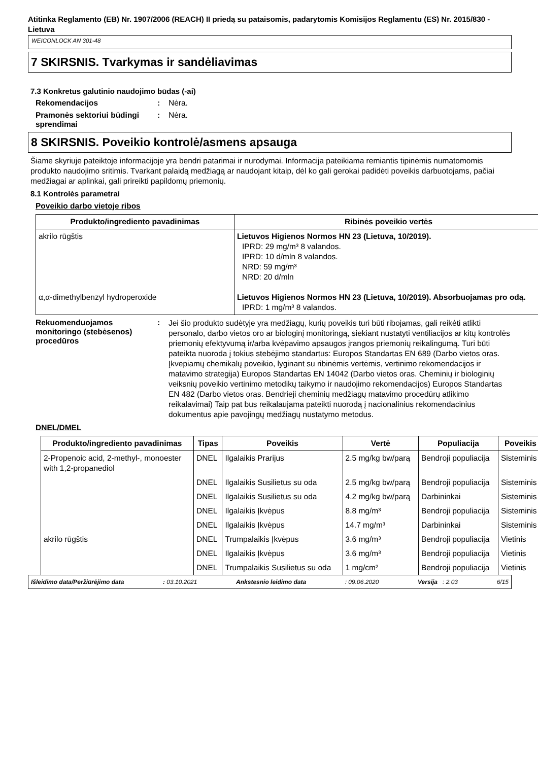Atitinka Reglamento (EB) Nr. 1907/2006 (REACH) II priedą su pataisomis, padarytomis Komisijos Reglamentu (ES) Nr. 2015/830 - Lietuva
WEICONLOCK AN 301-48
7 SKIRSNIS. Tvarkymas ir sandėliavimas
7.3 Konkretus galutinio naudojimo būdas (-ai)
Rekomendacijos : Nėra.
Pramonės sektoriui būdingi sprendimai
: Nėra.
8 SKIRSNIS. Poveikio kontrolė/asmens apsauga
Šiame skyriuje pateiktoje informacijoje yra bendri patarimai ir nurodymai. Informacija pateikiama remiantis tipinėmis numatomomis produkto naudojimo sritimis. Tvarkant palaidą medžiagą ar naudojant kitaip, dėl ko gali gerokai padidėti poveikis darbuotojams, pačiai medžiagai ar aplinkai, gali prireikti papildomų priemonių.
8.1 Kontrolės parametrai
Poveikio darbo vietoje ribos
| Produkto/ingrediento pavadinimas | Ribinės poveikio vertės |
| --- | --- |
| akrilo rūgštis α,α-dimethylbenzyl hydroperoxide | Lietuvos Higienos Normos HN 23 (Lietuva, 10/2019). IPRD: 29 mg/m³ 8 valandos. IPRD: 10 d/mln 8 valandos. NRD: 59 mg/m³ NRD: 20 d/mln Lietuvos Higienos Normos HN 23 (Lietuva, 10/2019). Absorbuojamas pro odą. IPRD: 1 mg/m³ 8 valandos. |
Rekuomenduojamos monitoringo (stebėsenos) procedūros
:
Jei šio produkto sudėtyje yra medžiagų, kurių poveikis turi būti ribojamas, gali reikėti atlikti personalo, darbo vietos oro ar biologinį monitoringą, siekiant nustatyti ventiliacijos ar kitų kontrolės priemonių efektyvumą ir/arba kvėpavimo apsaugos įrangos priemonių reikalingumą. Turi būti pateikta nuoroda į tokius stebėjimo standartus: Europos Standartas EN 689 (Darbo vietos oras. Įkvepiamų chemikalų poveikio, lyginant su ribinėmis vertėmis, vertinimo rekomendacijos ir matavimo strategija) Europos Standartas EN 14042 (Darbo vietos oras. Cheminių ir biologinių veiksnių poveikio vertinimo metodikų taikymo ir naudojimo rekomendacijos) Europos Standartas EN 482 (Darbo vietos oras. Bendrieji cheminių medžiagų matavimo procedūrų atlikimo reikalavimai) Taip pat bus reikalaujama pateikti nuorodą į nacionalinius rekomendacinius dokumentus apie pavojingų medžiagų nustatymo metodus.
DNEL/DMEL
| Produkto/ingrediento pavadinimas | Tipas | Poveikis | Vertė | Populiacija | Poveikis |
| --- | --- | --- | --- | --- | --- |
| 2-Propenoic acid, 2-methyl-, monoester with 1,2-propanediol | DNEL | Ilgalaikis Prarijus | 2.5 mg/kg bw/parą | Bendroji populiacija | Sisteminis |
| | DNEL | Ilgalaikis Susilietus su oda | 2.5 mg/kg bw/parą | Bendroji populiacija | Sisteminis |
| | DNEL | Ilgalaikis Susilietus su oda | 4.2 mg/kg bw/parą | Darbininkai | Sisteminis |
| | DNEL | Ilgalaikis Įkvėpus | 8.8 mg/m³ | Bendroji populiacija | Sisteminis |
| | DNEL | Ilgalaikis Įkvėpus | 14.7 mg/m³ | Darbininkai | Sisteminis |
| akrilo rūgštis | DNEL | Trumpalaikis Įkvėpus | 3.6 mg/m³ | Bendroji populiacija | Vietinis |
| | DNEL | Ilgalaikis Įkvėpus | 3.6 mg/m³ | Bendroji populiacija | Vietinis |
| | DNEL | Trumpalaikis Susilietus su oda | 1 mg/cm² | Bendroji populiacija | Vietinis |
Išleidimo data/Peržiūrėjimo data: 03.10.2021 Ankstesnio leidimo data: 09.06.2020 Versija : 2.03 6/15